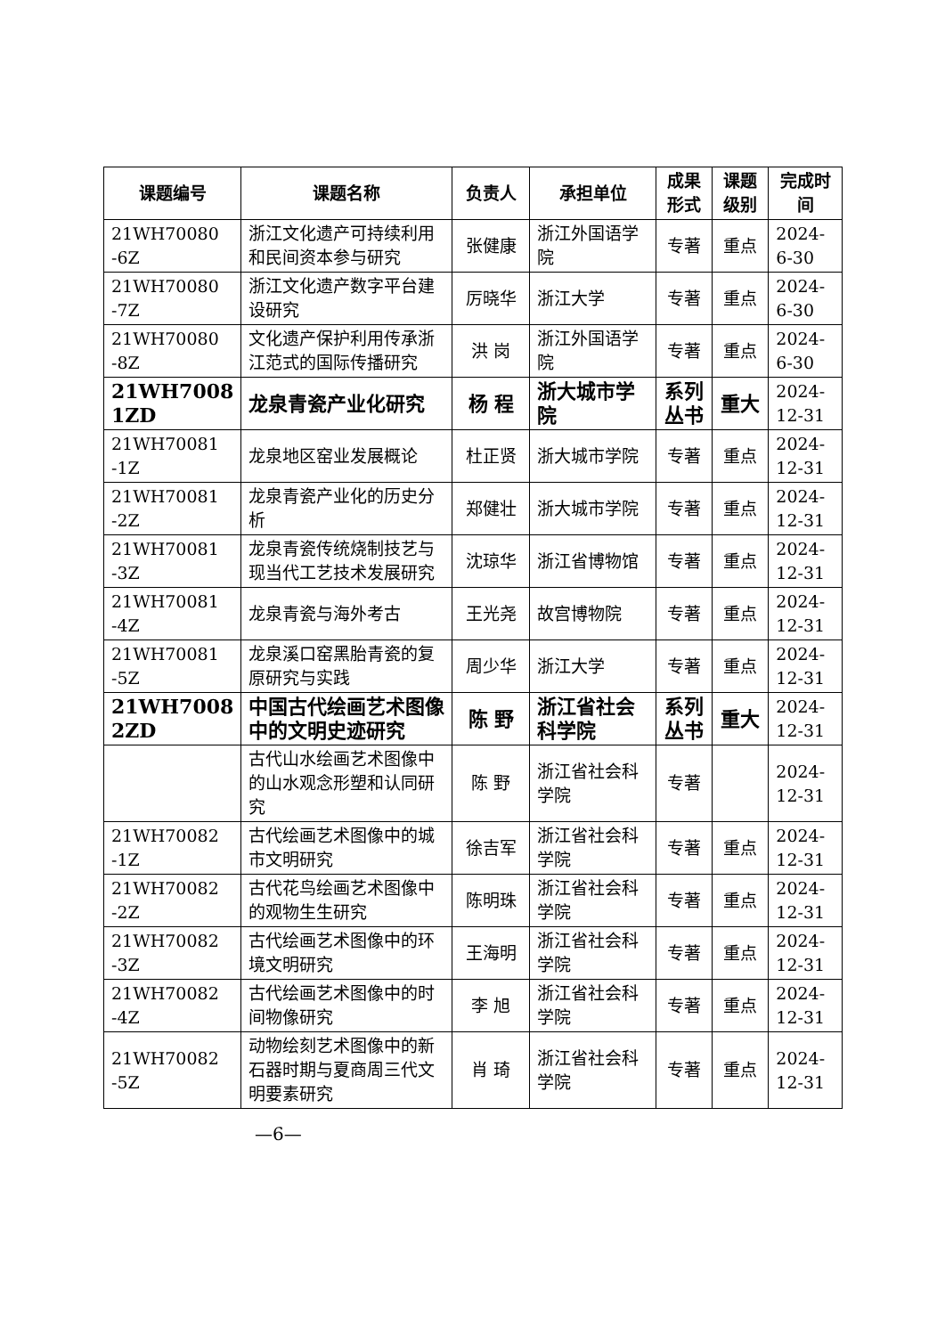| 课题编号 | 课题名称 | 负责人 | 承担单位 | 成果 形式 | 课题 级别 | 完成时间 |
| --- | --- | --- | --- | --- | --- | --- |
| 21WH70080 -6Z | 浙江文化遗产可持续利用和民间资本参与研究 | 张健康 | 浙江外国语学院 | 专著 | 重点 | 2024-6-30 |
| 21WH70080 -7Z | 浙江文化遗产数字平台建设研究 | 厉晓华 | 浙江大学 | 专著 | 重点 | 2024-6-30 |
| 21WH70080 -8Z | 文化遗产保护利用传承浙江范式的国际传播研究 | 洪 岗 | 浙江外国语学院 | 专著 | 重点 | 2024-6-30 |
| 21WH7008 1ZD | 龙泉青瓷产业化研究 | 杨 程 | 浙大城市学院 | 系列丛书 | 重大 | 2024-12-31 |
| 21WH70081 -1Z | 龙泉地区窑业发展概论 | 杜正贤 | 浙大城市学院 | 专著 | 重点 | 2024-12-31 |
| 21WH70081 -2Z | 龙泉青瓷产业化的历史分析 | 郑健壮 | 浙大城市学院 | 专著 | 重点 | 2024-12-31 |
| 21WH70081 -3Z | 龙泉青瓷传统烧制技艺与现当代工艺技术发展研究 | 沈琼华 | 浙江省博物馆 | 专著 | 重点 | 2024-12-31 |
| 21WH70081 -4Z | 龙泉青瓷与海外考古 | 王光尧 | 故宫博物院 | 专著 | 重点 | 2024-12-31 |
| 21WH70081 -5Z | 龙泉溪口窑黑胎青瓷的复原研究与实践 | 周少华 | 浙江大学 | 专著 | 重点 | 2024-12-31 |
| 21WH7008 2ZD | 中国古代绘画艺术图像中的文明史迹研究 | 陈 野 | 浙江省社会科学院 | 系列丛书 | 重大 | 2024-12-31 |
| | 古代山水绘画艺术图像中的山水观念形塑和认同研究 | 陈 野 | 浙江省社会科学院 | 专著 | | 2024-12-31 |
| 21WH70082 -1Z | 古代绘画艺术图像中的城市文明研究 | 徐吉军 | 浙江省社会科学院 | 专著 | 重点 | 2024-12-31 |
| 21WH70082 -2Z | 古代花鸟绘画艺术图像中的观物生生研究 | 陈明珠 | 浙江省社会科学院 | 专著 | 重点 | 2024-12-31 |
| 21WH70082 -3Z | 古代绘画艺术图像中的环境文明研究 | 王海明 | 浙江省社会科学院 | 专著 | 重点 | 2024-12-31 |
| 21WH70082 -4Z | 古代绘画艺术图像中的时间物像研究 | 李 旭 | 浙江省社会科学院 | 专著 | 重点 | 2024-12-31 |
| 21WH70082 -5Z | 动物绘刻艺术图像中的新石器时期与夏商周三代文明要素研究 | 肖 琦 | 浙江省社会科学院 | 专著 | 重点 | 2024-12-31 |
—6—